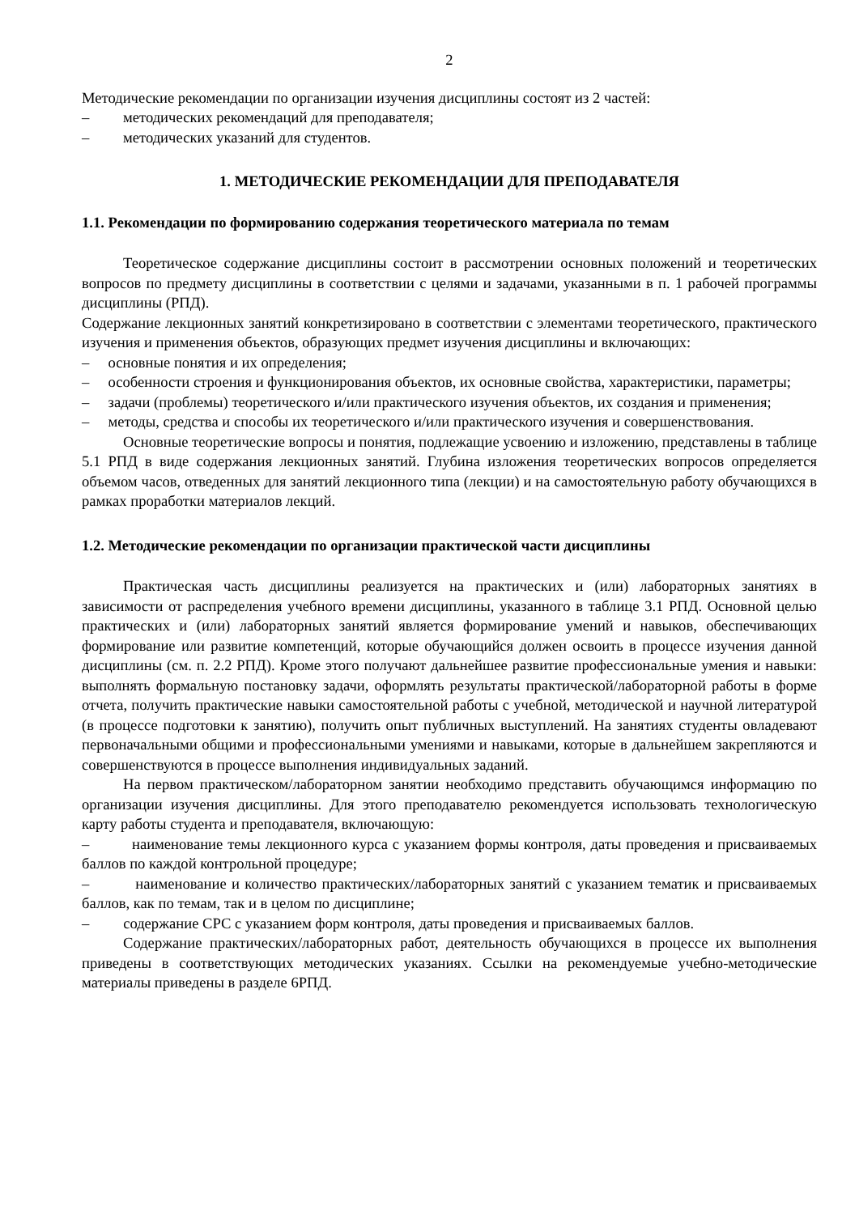2
Методические рекомендации по организации изучения дисциплины состоят из 2 частей:
– методических рекомендаций для преподавателя;
– методических указаний для студентов.
1. МЕТОДИЧЕСКИЕ РЕКОМЕНДАЦИИ ДЛЯ ПРЕПОДАВАТЕЛЯ
1.1. Рекомендации по формированию содержания теоретического материала по темам
Теоретическое содержание дисциплины состоит в рассмотрении основных положений и теоретических вопросов по предмету дисциплины в соответствии с целями и задачами, указанными в п. 1 рабочей программы дисциплины (РПД).
Содержание лекционных занятий конкретизировано в соответствии с элементами теоретического, практического изучения и применения объектов, образующих предмет изучения дисциплины и включающих:
– основные понятия и их определения;
– особенности строения и функционирования объектов, их основные свойства, характеристики, параметры;
– задачи (проблемы) теоретического и/или практического изучения объектов, их создания и применения;
– методы, средства и способы их теоретического и/или практического изучения и совершенствования.
Основные теоретические вопросы и понятия, подлежащие усвоению и изложению, представлены в таблице 5.1 РПД в виде содержания лекционных занятий. Глубина изложения теоретических вопросов определяется объемом часов, отведенных для занятий лекционного типа (лекции) и на самостоятельную работу обучающихся в рамках проработки материалов лекций.
1.2. Методические рекомендации по организации практической части дисциплины
Практическая часть дисциплины реализуется на практических и (или) лабораторных занятиях в зависимости от распределения учебного времени дисциплины, указанного в таблице 3.1 РПД. Основной целью практических и (или) лабораторных занятий является формирование умений и навыков, обеспечивающих формирование или развитие компетенций, которые обучающийся должен освоить в процессе изучения данной дисциплины (см. п. 2.2 РПД). Кроме этого получают дальнейшее развитие профессиональные умения и навыки: выполнять формальную постановку задачи, оформлять результаты практической/лабораторной работы в форме отчета, получить практические навыки самостоятельной работы с учебной, методической и научной литературой (в процессе подготовки к занятию), получить опыт публичных выступлений. На занятиях студенты овладевают первоначальными общими и профессиональными умениями и навыками, которые в дальнейшем закрепляются и совершенствуются в процессе выполнения индивидуальных заданий.
На первом практическом/лабораторном занятии необходимо представить обучающимся информацию по организации изучения дисциплины. Для этого преподавателю рекомендуется использовать технологическую карту работы студента и преподавателя, включающую:
– наименование темы лекционного курса с указанием формы контроля, даты проведения и присваиваемых баллов по каждой контрольной процедуре;
– наименование и количество практических/лабораторных занятий с указанием тематик и присваиваемых баллов, как по темам, так и в целом по дисциплине;
– содержание СРС с указанием форм контроля, даты проведения и присваиваемых баллов.
Содержание практических/лабораторных работ, деятельность обучающихся в процессе их выполнения приведены в соответствующих методических указаниях. Ссылки на рекомендуемые учебно-методические материалы приведены в разделе 6РПД.